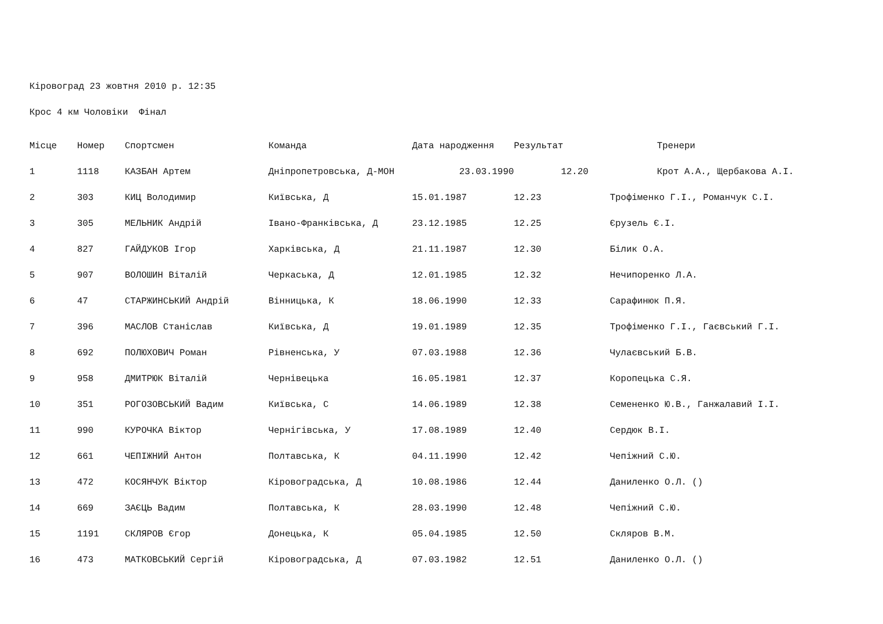Кіровоград 23 жовтня 2010 р. 12:35
Крос 4 км Чоловіки Фінал
| Місце | Номер | Спортсмен | Команда | Дата народження | Результат | Тренери |
| --- | --- | --- | --- | --- | --- | --- |
| 1 | 1118 | КАЗБАН Артем | Дніпропетровська, Д-МОН | 23.03.1990 | 12.20 | Крот А.А., Щербакова А.І. |
| 2 | 303 | КИЦ Володимир | Київська, Д | 15.01.1987 | 12.23 | Трофіменко Г.І., Романчук С.І. |
| 3 | 305 | МЕЛЬНИК Андрій | Івано-Франківська, Д | 23.12.1985 | 12.25 | Єрузель Є.І. |
| 4 | 827 | ГАЙДУКОВ Ігор | Харківська, Д | 21.11.1987 | 12.30 | Білик О.А. |
| 5 | 907 | ВОЛОШИН Віталій | Черкаська, Д | 12.01.1985 | 12.32 | Нечипоренко Л.А. |
| 6 | 47 | СТАРЖИНСЬКИЙ Андрій | Вінницька, К | 18.06.1990 | 12.33 | Сарафинюк П.Я. |
| 7 | 396 | МАСЛОВ Станіслав | Київська, Д | 19.01.1989 | 12.35 | Трофіменко Г.І., Гаєвський Г.І. |
| 8 | 692 | ПОЛЮХОВИЧ Роман | Рівненська, У | 07.03.1988 | 12.36 | Чулаєвський Б.В. |
| 9 | 958 | ДМИТРЮК Віталій | Чернівецька | 16.05.1981 | 12.37 | Коропецька С.Я. |
| 10 | 351 | РОГОЗОВСЬКИЙ Вадим | Київська, С | 14.06.1989 | 12.38 | Семененко Ю.В., Ганжалавий І.І. |
| 11 | 990 | КУРОЧКА Віктор | Чернігівська, У | 17.08.1989 | 12.40 | Сердюк В.І. |
| 12 | 661 | ЧЕПІЖНИЙ Антон | Полтавська, К | 04.11.1990 | 12.42 | Чепіжний С.Ю. |
| 13 | 472 | КОСЯНЧУК Віктор | Кіровоградська, Д | 10.08.1986 | 12.44 | Даниленко О.Л. () |
| 14 | 669 | ЗАЄЦЬ Вадим | Полтавська, К | 28.03.1990 | 12.48 | Чепіжний С.Ю. |
| 15 | 1191 | СКЛЯРОВ Єгор | Донецька, К | 05.04.1985 | 12.50 | Скляров В.М. |
| 16 | 473 | МАТКОВСЬКИЙ Сергій | Кіровоградська, Д | 07.03.1982 | 12.51 | Даниленко О.Л. () |